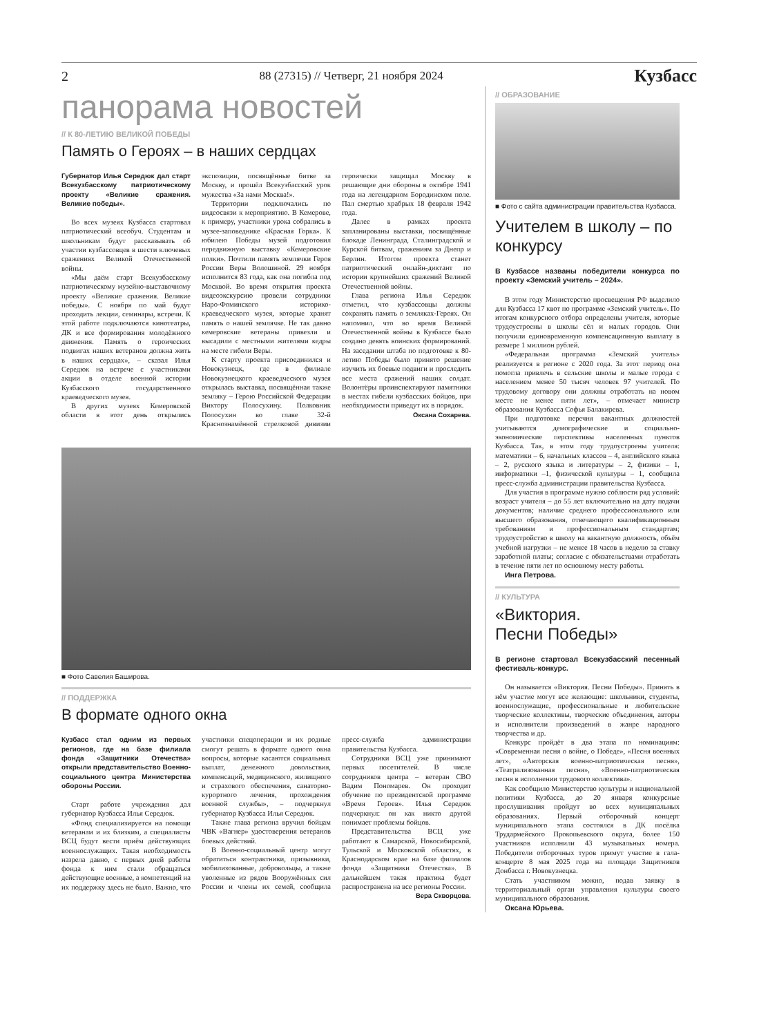2 88 (27315) // Четверг, 21 ноября 2024 Кузбасс
панорама новостей
// К 80-ЛЕТИЮ ВЕЛИКОЙ ПОБЕДЫ
Память о Героях – в наших сердцах
Губернатор Илья Середюк дал старт Всекузбасскому патриотическому проекту «Великие сражения. Великие победы».
Во всех музеях Кузбасса стартовал патриотический всеобуч. Студентам и школьникам будут рассказывать об участии кузбассовцев в шести ключевых сражениях Великой Отечественной войны.
«Мы даём старт Всекузбасскому патриотическому музейно-выставочному проекту «Великие сражения. Великие победы». С ноября по май будут проходить лекции, семинары, встречи. К этой работе подключаются кинотеатры, ДК и все формирования молодёжного движения. Память о героических подвигах наших ветеранов должна жить в наших сердцах», – сказал Илья Середюк на встрече с участниками акции в отделе военной истории Кузбасского государственного краеведческого музея.
В других музеях Кемеровской области в этот день открылись экспозиции, посвящённые битве за Москву, и прошёл Всекузбасский урок мужества «За нами Москва!».
Территории подключались по видеосвязи к мероприятию. В Кемерове, к примеру, участники урока собрались в музее-заповеднике «Красная Горка». К юбилею Победы музей подготовил передвижную выставку «Кемеровские полки». Почтили память землячки Героя России Веры Волошиной. 29 ноября исполнится 83 года, как она погибла под Москвой. Во время открытия проекта видеоэкскурсию провели сотрудники Наро-Фоминского историко-краеведческого музея, которые хранят память о нашей землячке. Не так давно кемеровские ветераны привезли и высадили с местными жителями кедры на месте гибели Веры.
К старту проекта присоединился и Новокузнецк, где в филиале Новокузнецкого краеведческого музея открылась выставка, посвящённая также земляку – Герою Российской Федерации Виктору Полосухину. Полковник Полосухин во главе 32-й Краснознамённой стрелковой дивизии героически защищал Москву в решающие дни обороны в октябре 1941 года на легендарном Бородинском поле. Пал смертью храбрых 18 февраля 1942 года.
Далее в рамках проекта запланированы выставки, посвящённые блокаде Ленинграда, Сталинградской и Курской битвам, сражениям за Днепр и Берлин. Итогом проекта станет патриотический онлайн-диктант по истории крупнейших сражений Великой Отечественной войны.
Глава региона Илья Середюк отметил, что кузбассовцы должны сохранять память о земляках-Героях. Он напомнил, что во время Великой Отечественной войны в Кузбассе было создано девять воинских формирований. На заседании штаба по подготовке к 80-летию Победы было принято решение изучить их боевые подвиги и проследить все места сражений наших солдат. Волонтёры проинспектируют памятники в местах гибели кузбасских бойцов, при необходимости приведут их в порядок.
Оксана Сохарева.
■ Фото Савелия Баширова.
// ПОДДЕРЖКА
В формате одного окна
Кузбасс стал одним из первых регионов, где на базе филиала фонда «Защитники Отечества» открыли представительство Военно-социального центра Министерства обороны России.
Старт работе учреждения дал губернатор Кузбасса Илья Середюк.
«Фонд специализируется на помощи ветеранам и их близким, а специалисты ВСЦ будут вести приём действующих военнослужащих. Такая необходимость назрела давно, с первых дней работы фонда к ним стали обращаться действующие военные, а компетенций на их поддержку здесь не было. Важно, что участники спецоперации и их родные смогут решать в формате одного окна вопросы, которые касаются социальных выплат, денежного довольствия, компенсаций, медицинского, жилищного и страхового обеспечения, санаторно-курортного лечения, прохождения военной службы», – подчеркнул губернатор Кузбасса Илья Середюк.
Также глава региона вручил бойцам ЧВК «Вагнер» удостоверения ветеранов боевых действий.
В Военно-социальный центр могут обратиться контрактники, призывники, мобилизованные, добровольцы, а также уволенные из рядов Вооружённых сил России и члены их семей, сообщила пресс-служба администрации правительства Кузбасса.
Сотрудники ВСЦ уже принимают первых посетителей. В числе сотрудников центра – ветеран СВО Вадим Пономарев. Он проходит обучение по президентской программе «Время Героев». Илья Середюк подчеркнул: он как никто другой понимает проблемы бойцов.
Представительства ВСЦ уже работают в Самарской, Новосибирской, Тульской и Московской областях, в Краснодарском крае на базе филиалов фонда «Защитники Отечества». В дальнейшем такая практика будет распространена на все регионы России.
Вера Скворцова.
// ОБРАЗОВАНИЕ
■ Фото с сайта администрации правительства Кузбасса.
Учителем в школу – по конкурсу
В Кузбассе названы победители конкурса по проекту «Земский учитель – 2024».
В этом году Министерство просвещения РФ выделило для Кузбасса 17 квот по программе «Земский учитель». По итогам конкурсного отбора определены учителя, которые трудоустроены в школы сёл и малых городов. Они получили единовременную компенсационную выплату в размере 1 миллион рублей.
«Федеральная программа «Земский учитель» реализуется в регионе с 2020 года. За этот период она помогла привлечь в сельские школы и малые города с населением менее 50 тысяч человек 97 учителей. По трудовому договору они должны отработать на новом месте не менее пяти лет», – отмечает министр образования Кузбасса Софья Балакирева.
При подготовке перечня вакантных должностей учитываются демографические и социально-экономические перспективы населенных пунктов Кузбасса. Так, в этом году трудоустроены учителя: математики – 6, начальных классов – 4, английского языка – 2, русского языка и литературы – 2, физики – 1, информатики –1, физической культуры – 1, сообщила пресс-служба администрации правительства Кузбасса.
Для участия в программе нужно соблюсти ряд условий: возраст учителя – до 55 лет включительно на дату подачи документов; наличие среднего профессионального или высшего образования, отвечающего квалификационным требованиям и профессиональным стандартам; трудоустройство в школу на вакантную должность, объём учебной нагрузки – не менее 18 часов в неделю за ставку заработной платы; согласие с обязательствами отработать в течение пяти лет по основному месту работы.
Инга Петрова.
// КУЛЬТУРА
«Виктория.
Песни Победы»
В регионе стартовал Всекузбасский песенный фестиваль-конкурс.
Он называется «Виктория. Песни Победы». Принять в нём участие могут все желающие: школьники, студенты, военнослужащие, профессиональные и любительские творческие коллективы, творческие объединения, авторы и исполнители произведений в жанре народного творчества и др.
Конкурс пройдёт в два этапа по номинациям: «Современная песня о войне, о Победе», «Песня военных лет», «Авторская военно-патриотическая песня», «Театрализованная песня», «Военно-патриотическая песня в исполнении трудового коллектива».
Как сообщило Министерство культуры и национальной политики Кузбасса, до 20 января конкурсные прослушивания пройдут во всех муниципальных образованиях. Первый отборочный концерт муниципального этапа состоялся в ДК посёлка Трудармейского Прокопьевского округа, более 150 участников исполнили 43 музыкальных номера. Победители отборочных туров примут участие в гала-концерте 8 мая 2025 года на площади Защитников Донбасса г. Новокузнецка.
Стать участником можно, подав заявку в территориальный орган управления культуры своего муниципального образования.
Оксана Юрьева.